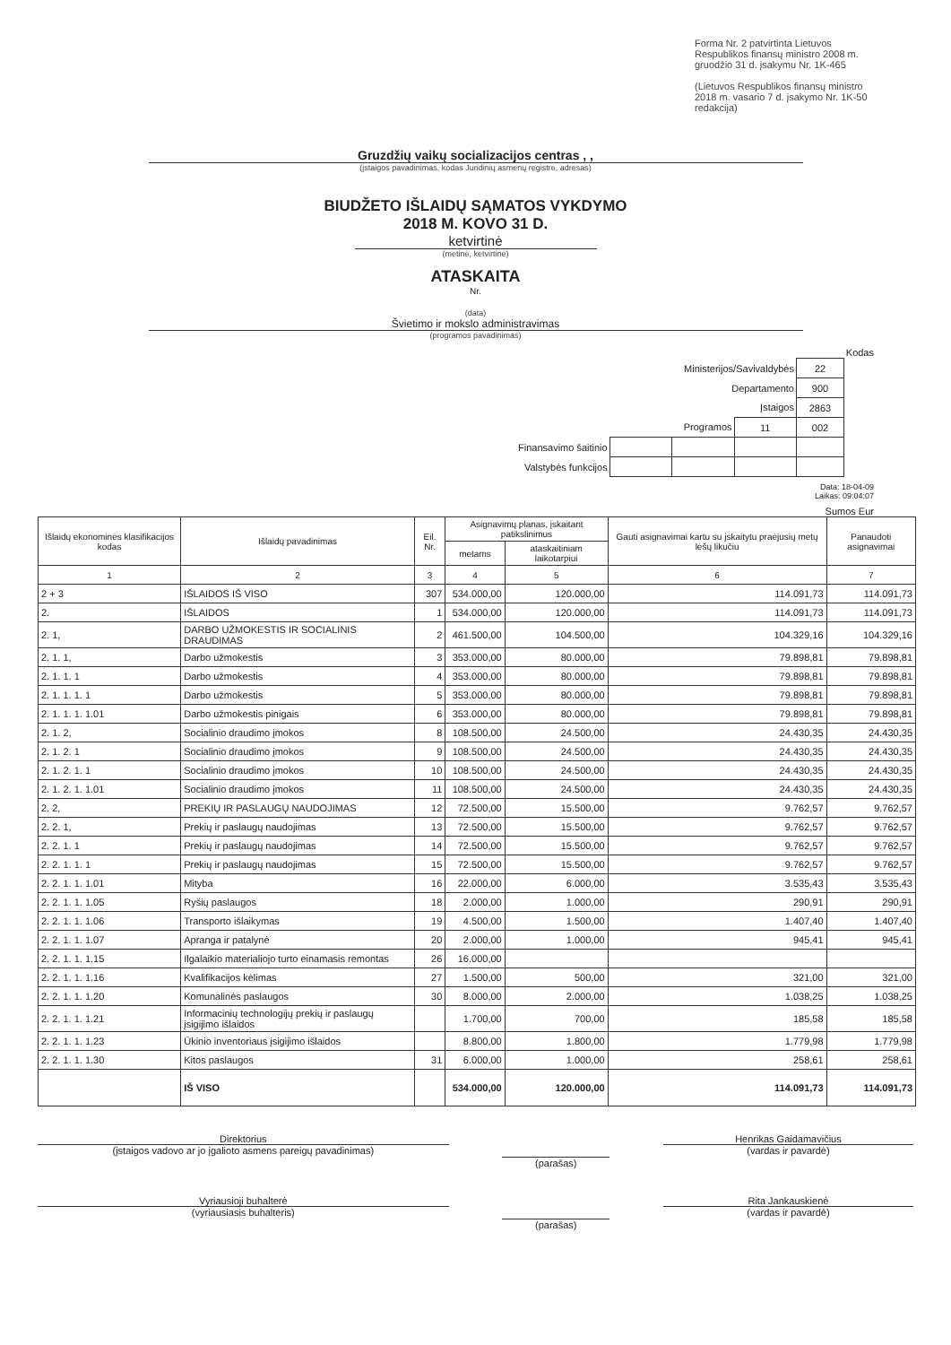Forma Nr. 2 patvirtinta Lietuvos Respublikos finansų ministro 2008 m. gruodžio 31 d. įsakymu Nr. 1K-465
(Lietuvos Respublikos finansų ministro 2018 m. vasario 7 d. įsakymo Nr. 1K-50 redakcija)
Gruzdžių vaikų socializacijos centras , ,
(įstaigos pavadinimas, kodas Juridinių asmenų registre, adresas)
BIUDŽETO IŠLAIDŲ SĄMATOS VYKDYMO
2018 M. KOVO 31 D.
ketvirtinė
(metinė, ketvirtinė)
ATASKAITA
Nr.
(data)
Švietimo ir mokslo administravimas
(programos pavadinimas)
Kodas
| Ministerijos/Savivaldybės | | | | 22 |
| Departamento | | | | 900 |
| Įstaigos | | | | 2863 |
| Programos | | | 11 | 002 |
| Finansavimo šaitinio | | | | |
| Valstybės funkcijos | | | | |
Data: 18-04-09
Laikas: 09:04:07
Sumos Eur
| Išlaidų ekonominės klasifikacijos kodas | Išlaidų pavadinimas | Eil. Nr. | Asignavimų planas, įskaitant patikslinimus | | Gauti asignavimai kartu su įskaitytu praėjusių metų lėšų likučiu | Panaudoti asignavimai |
| --- | --- | --- | --- | --- | --- | --- |
| | | | metams | ataskaitiniam laikotarpiui | | |
| 1 | 2 | 3 | 4 | 5 | 6 | 7 |
| 2 + 3 | IŠLAIDOS IŠ VISO | 307 | 534.000,00 | 120.000,00 | 114.091,73 | 114.091,73 |
| 2. | IŠLAIDOS | 1 | 534.000,00 | 120.000,00 | 114.091,73 | 114.091,73 |
| 2. 1, | DARBO UŽMOKESTIS IR SOCIALINIS DRAUDIMAS | 2 | 461.500,00 | 104.500,00 | 104.329,16 | 104.329,16 |
| 2. 1. 1, | Darbo užmokestis | 3 | 353.000,00 | 80.000,00 | 79.898,81 | 79.898,81 |
| 2. 1. 1. 1 | Darbo užmokestis | 4 | 353.000,00 | 80.000,00 | 79.898,81 | 79.898,81 |
| 2. 1. 1. 1. 1 | Darbo užmokestis | 5 | 353.000,00 | 80.000,00 | 79.898,81 | 79.898,81 |
| 2. 1. 1. 1. 1.01 | Darbo užmokestis pinigais | 6 | 353.000,00 | 80.000,00 | 79.898,81 | 79.898,81 |
| 2. 1. 2, | Socialinio draudimo įmokos | 8 | 108.500,00 | 24.500,00 | 24.430,35 | 24.430,35 |
| 2. 1. 2. 1 | Socialinio draudimo įmokos | 9 | 108.500,00 | 24.500,00 | 24.430,35 | 24.430,35 |
| 2. 1. 2. 1. 1 | Socialinio draudimo įmokos | 10 | 108.500,00 | 24.500,00 | 24.430,35 | 24.430,35 |
| 2. 1. 2. 1. 1.01 | Socialinio draudimo įmokos | 11 | 108.500,00 | 24.500,00 | 24.430,35 | 24.430,35 |
| 2. 2, | PREKIŲ IR PASLAUGŲ NAUDOJIMAS | 12 | 72.500,00 | 15.500,00 | 9.762,57 | 9.762,57 |
| 2. 2. 1, | Prekių ir paslaugų naudojimas | 13 | 72.500,00 | 15.500,00 | 9.762,57 | 9.762,57 |
| 2. 2. 1. 1 | Prekių ir paslaugų naudojimas | 14 | 72.500,00 | 15.500,00 | 9.762,57 | 9.762,57 |
| 2. 2. 1. 1. 1 | Prekių ir paslaugų naudojimas | 15 | 72.500,00 | 15.500,00 | 9.762,57 | 9.762,57 |
| 2. 2. 1. 1. 1.01 | Mityba | 16 | 22.000,00 | 6.000,00 | 3.535,43 | 3.535,43 |
| 2. 2. 1. 1. 1.05 | Ryšių paslaugos | 18 | 2.000,00 | 1.000,00 | 290,91 | 290,91 |
| 2. 2. 1. 1. 1.06 | Transporto išlaikymas | 19 | 4.500,00 | 1.500,00 | 1.407,40 | 1.407,40 |
| 2. 2. 1. 1. 1.07 | Apranga ir patalynė | 20 | 2.000,00 | 1.000,00 | 945,41 | 945,41 |
| 2. 2. 1. 1. 1.15 | Ilgalaikio materialiojo turto einamasis remontas | 26 | 16.000,00 | | | |
| 2. 2. 1. 1. 1.16 | Kvalifikacijos kėlimas | 27 | 1.500,00 | 500,00 | 321,00 | 321,00 |
| 2. 2. 1. 1. 1.20 | Komunalinės paslaugos | 30 | 8.000,00 | 2.000,00 | 1.038,25 | 1.038,25 |
| 2. 2. 1. 1. 1.21 | Informacinių technologijų prekių ir paslaugų įsigijimo išlaidos | | 1.700,00 | 700,00 | 185,58 | 185,58 |
| 2. 2. 1. 1. 1.23 | Ūkinio inventoriaus įsigijimo išlaidos | | 8.800,00 | 1.800,00 | 1.779,98 | 1.779,98 |
| 2. 2. 1. 1. 1.30 | Kitos paslaugos | 31 | 6.000,00 | 1.000,00 | 258,61 | 258,61 |
| | IŠ VISO | | 534.000,00 | 120.000,00 | 114.091,73 | 114.091,73 |
Direktorius
(įstaigos vadovo ar jo įgalioto asmens pareigų pavadinimas)
(parašas)
Henrikas Gaidamavičius
(vardas ir pavardė)
Vyriausioji buhalterė
(vyriausiasis buhalteris)
(parašas)
Rita Jankauskienė
(vardas ir pavardė)